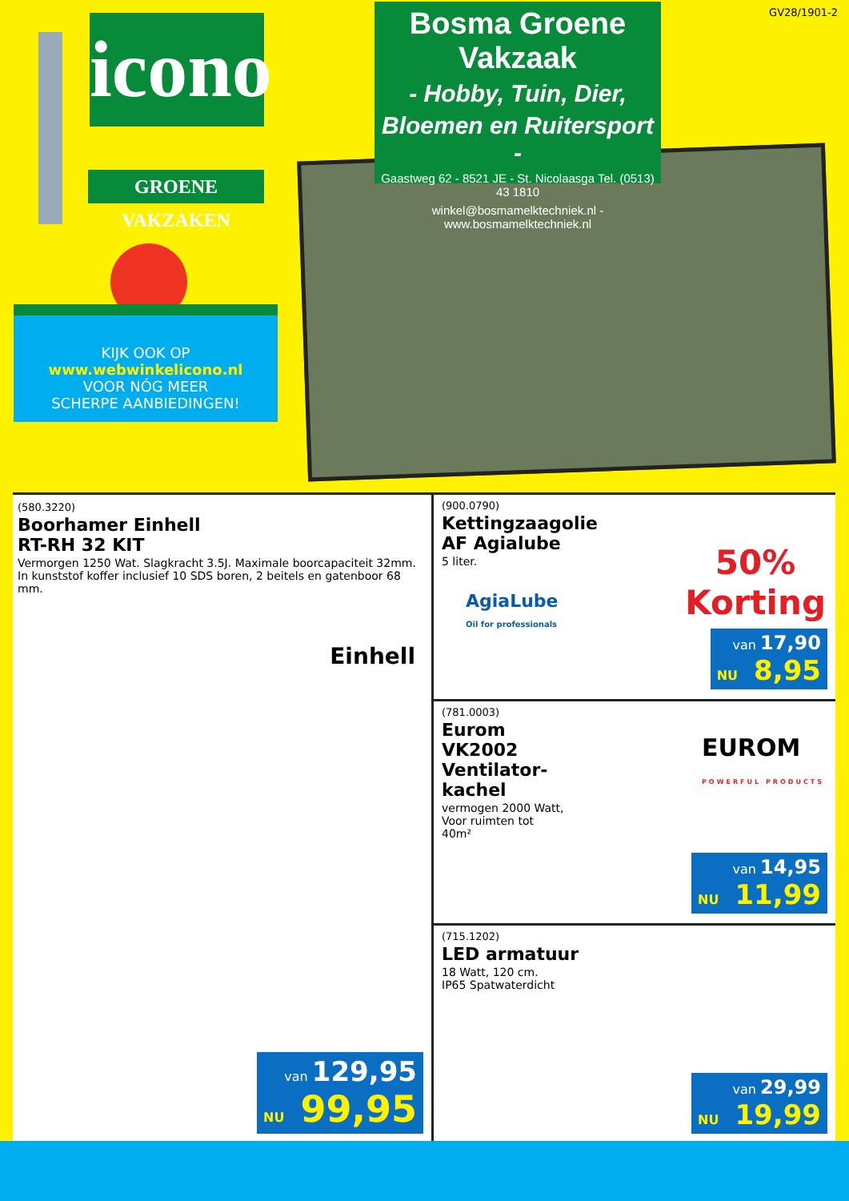GV28/1901-2
icono
GROENE VAKZAKEN
KIJK OOK OP
www.webwinkelicono.nl
VOOR NÓG MEER
SCHERPE AANBIEDINGEN!
Bosma Groene Vakzaak
- Hobby, Tuin, Dier,
Bloemen en Ruitersport -
Gaastweg 62 - 8521 JE - St. Nicolaasga Tel. (0513) 43 1810
winkel@bosmamelktechniek.nl - www.bosmamelktechniek.nl
(580.3220)
Boorhamer Einhell
RT-RH 32 KIT
Vermorgen 1250 Wat. Slagkracht 3.5J. Maximale boorcapaciteit 32mm. In kunststof koffer inclusief 10 SDS boren, 2 beitels en gatenboor 68 mm.
Einhell
van 129,95
NU 99,95
(900.0790)
Kettingzaagolie
AF Agialube
5 liter.
AgiaLube
Oil for professionals
50%
Korting
van 17,90
NU 8,95
(781.0003)
Eurom
VK2002
Ventilator-
kachel
vermogen 2000 Watt,
Voor ruimten tot
40m²
EUROM
POWERFUL PRODUCTS
van 14,95
NU 11,99
(715.1202)
LED armatuur
18 Watt, 120 cm.
IP65 Spatwaterdicht
van 29,99
NU 19,99